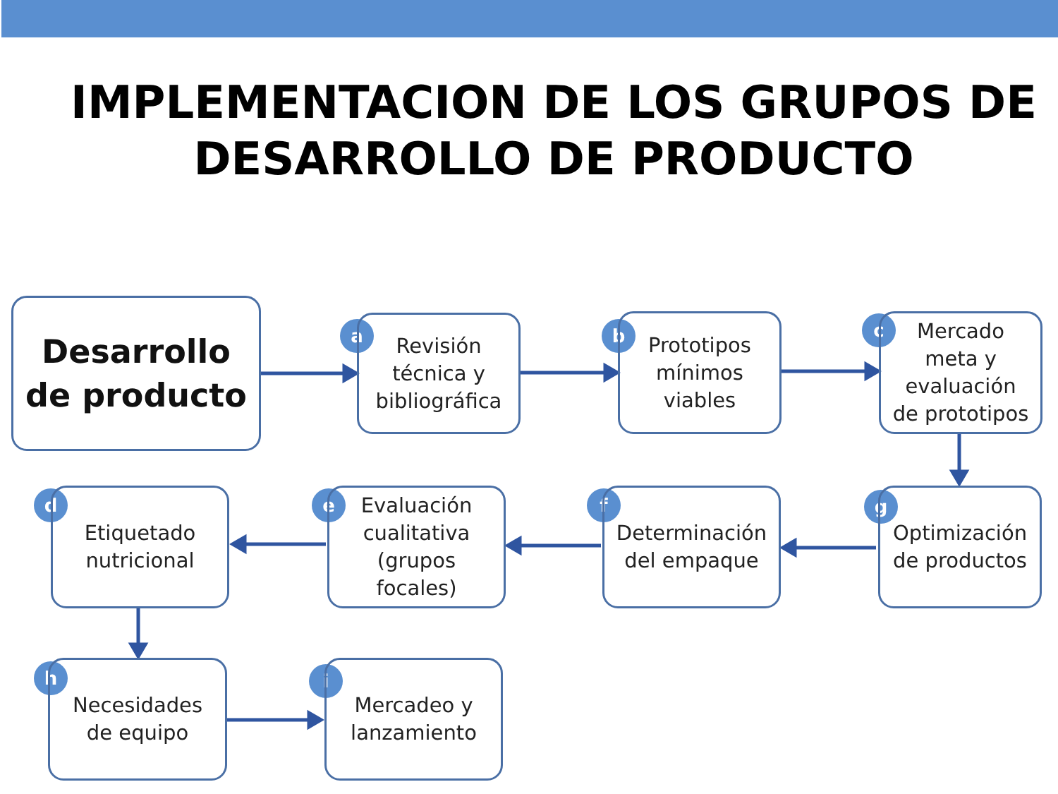IMPLEMENTACION DE LOS GRUPOS DE
DESARROLLO DE PRODUCTO
Desarrollo
de producto
a
Revisión
técnica y
bibliográfica
b
Prototipos
mínimos
viables
c
Mercado
meta y
evaluación
de prototipos
d
Etiquetado
nutricional
e
Evaluación
cualitativa
(grupos
focales)
f
Determinación
del empaque
g
Optimización
de productos
h
Necesidades
de equipo
i
Mercadeo y
lanzamiento